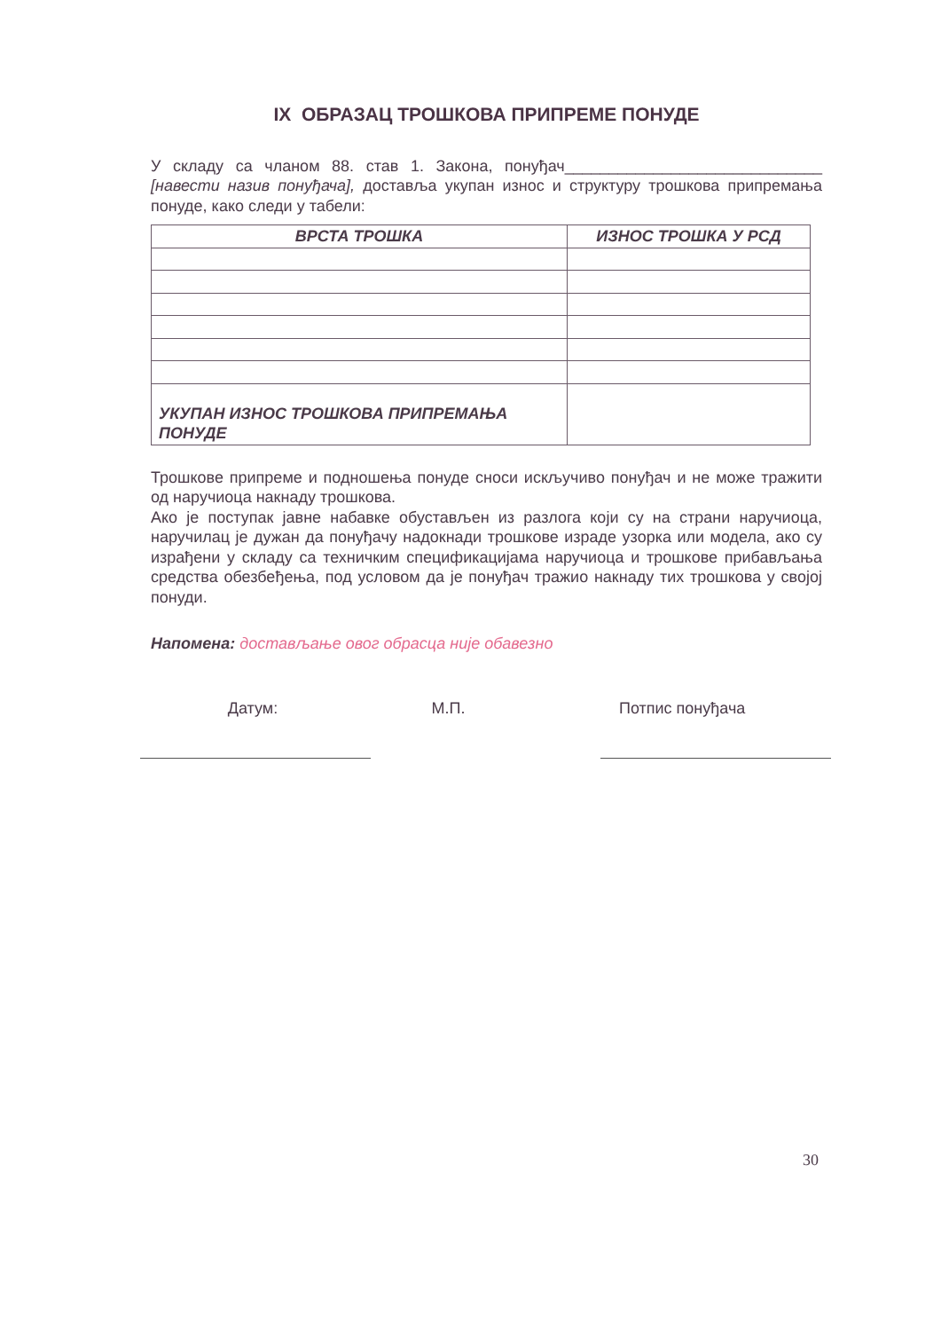IX ОБРАЗАЦ ТРОШКОВА ПРИПРЕМЕ ПОНУДЕ
У складу са чланом 88. став 1. Закона, понуђач_____________________________ [навести назив понуђача], доставља укупан износ и структуру трошкова припремања понуде, како следи у табели:
| ВРСТА ТРОШКА | ИЗНОС ТРОШКА У РСД |
| --- | --- |
| УКУПАН ИЗНОС ТРОШКОВА ПРИПРЕМАЊА ПОНУДЕ | |
Трошкове припреме и подношења понуде сноси искључиво понуђач и не може тражити од наручиоца накнаду трошкова.
Ако је поступак јавне набавке обустављен из разлога који су на страни наручиоца, наручилац је дужан да понуђачу надокнади трошкове израде узорка или модела, ако су израђени у складу са техничким спецификацијама наручиоца и трошкове прибављања средства обезбеђења, под условом да је понуђач тражио накнаду тих трошкова у својој понуди.
Напомена: достављање овог обрасца није обавезно
Датум: М.П. Потпис понуђача
30